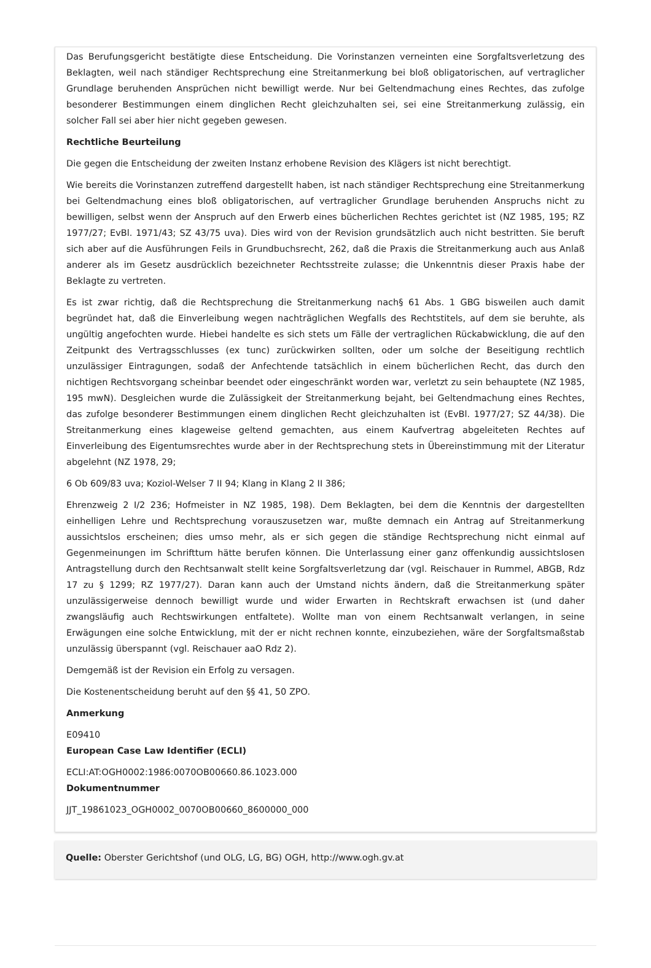Das Berufungsgericht bestätigte diese Entscheidung. Die Vorinstanzen verneinten eine Sorgfaltsverletzung des Beklagten, weil nach ständiger Rechtsprechung eine Streitanmerkung bei bloß obligatorischen, auf vertraglicher Grundlage beruhenden Ansprüchen nicht bewilligt werde. Nur bei Geltendmachung eines Rechtes, das zufolge besonderer Bestimmungen einem dinglichen Recht gleichzuhalten sei, sei eine Streitanmerkung zulässig, ein solcher Fall sei aber hier nicht gegeben gewesen.
Rechtliche Beurteilung
Die gegen die Entscheidung der zweiten Instanz erhobene Revision des Klägers ist nicht berechtigt.
Wie bereits die Vorinstanzen zutreffend dargestellt haben, ist nach ständiger Rechtsprechung eine Streitanmerkung bei Geltendmachung eines bloß obligatorischen, auf vertraglicher Grundlage beruhenden Anspruchs nicht zu bewilligen, selbst wenn der Anspruch auf den Erwerb eines bücherlichen Rechtes gerichtet ist (NZ 1985, 195; RZ 1977/27; EvBl. 1971/43; SZ 43/75 uva). Dies wird von der Revision grundsätzlich auch nicht bestritten. Sie beruft sich aber auf die Ausführungen Feils in Grundbuchsrecht, 262, daß die Praxis die Streitanmerkung auch aus Anlaß anderer als im Gesetz ausdrücklich bezeichneter Rechtsstreite zulasse; die Unkenntnis dieser Praxis habe der Beklagte zu vertreten.
Es ist zwar richtig, daß die Rechtsprechung die Streitanmerkung nach§ 61 Abs. 1 GBG bisweilen auch damit begründet hat, daß die Einverleibung wegen nachträglichen Wegfalls des Rechtstitels, auf dem sie beruhte, als ungültig angefochten wurde. Hiebei handelte es sich stets um Fälle der vertraglichen Rückabwicklung, die auf den Zeitpunkt des Vertragsschlusses (ex tunc) zurückwirken sollten, oder um solche der Beseitigung rechtlich unzulässiger Eintragungen, sodaß der Anfechtende tatsächlich in einem bücherlichen Recht, das durch den nichtigen Rechtsvorgang scheinbar beendet oder eingeschränkt worden war, verletzt zu sein behauptete (NZ 1985, 195 mwN). Desgleichen wurde die Zulässigkeit der Streitanmerkung bejaht, bei Geltendmachung eines Rechtes, das zufolge besonderer Bestimmungen einem dinglichen Recht gleichzuhalten ist (EvBl. 1977/27; SZ 44/38). Die Streitanmerkung eines klageweise geltend gemachten, aus einem Kaufvertrag abgeleiteten Rechtes auf Einverleibung des Eigentumsrechtes wurde aber in der Rechtsprechung stets in Übereinstimmung mit der Literatur abgelehnt (NZ 1978, 29;
6 Ob 609/83 uva; Koziol-Welser 7 II 94; Klang in Klang 2 II 386;
Ehrenzweig 2 I/2 236; Hofmeister in NZ 1985, 198). Dem Beklagten, bei dem die Kenntnis der dargestellten einhelligen Lehre und Rechtsprechung vorauszusetzen war, mußte demnach ein Antrag auf Streitanmerkung aussichtslos erscheinen; dies umso mehr, als er sich gegen die ständige Rechtsprechung nicht einmal auf Gegenmeinungen im Schrifttum hätte berufen können. Die Unterlassung einer ganz offenkundig aussichtslosen Antragstellung durch den Rechtsanwalt stellt keine Sorgfaltsverletzung dar (vgl. Reischauer in Rummel, ABGB, Rdz 17 zu § 1299; RZ 1977/27). Daran kann auch der Umstand nichts ändern, daß die Streitanmerkung später unzulässigerweise dennoch bewilligt wurde und wider Erwarten in Rechtskraft erwachsen ist (und daher zwangsläufig auch Rechtswirkungen entfaltete). Wollte man von einem Rechtsanwalt verlangen, in seine Erwägungen eine solche Entwicklung, mit der er nicht rechnen konnte, einzubeziehen, wäre der Sorgfaltsmaßstab unzulässig überspannt (vgl. Reischauer aaO Rdz 2).
Demgemäß ist der Revision ein Erfolg zu versagen.
Die Kostenentscheidung beruht auf den §§ 41, 50 ZPO.
Anmerkung
E09410
European Case Law Identifier (ECLI)
ECLI:AT:OGH0002:1986:0070OB00660.86.1023.000
Dokumentnummer
JJT_19861023_OGH0002_0070OB00660_8600000_000
Quelle: Oberster Gerichtshof (und OLG, LG, BG) OGH, http://www.ogh.gv.at